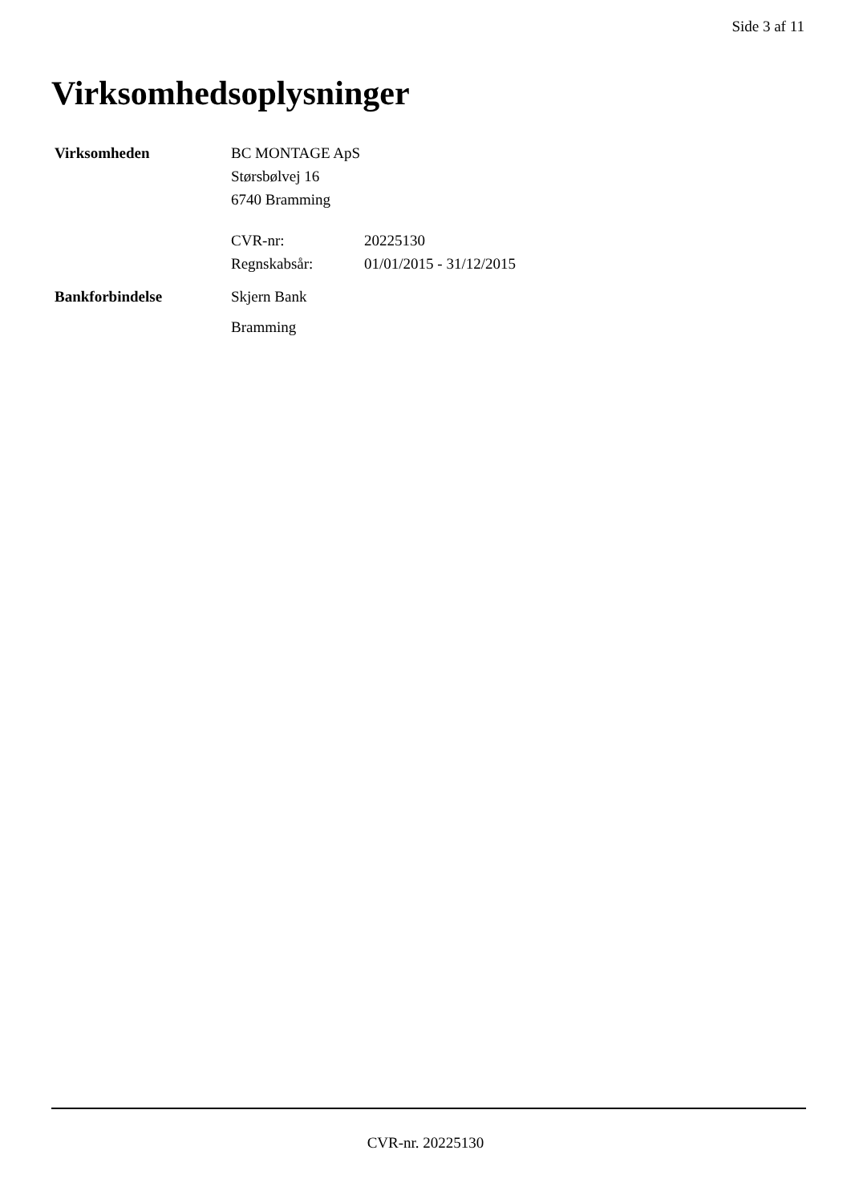Side 3 af 11
Virksomhedsoplysninger
Virksomheden BC MONTAGE ApS
Størsbølvej 16
6740 Bramming
CVR-nr: 20225130
Regnskabsår: 01/01/2015 - 31/12/2015
Bankforbindelse Skjern Bank
Bramming
CVR-nr. 20225130